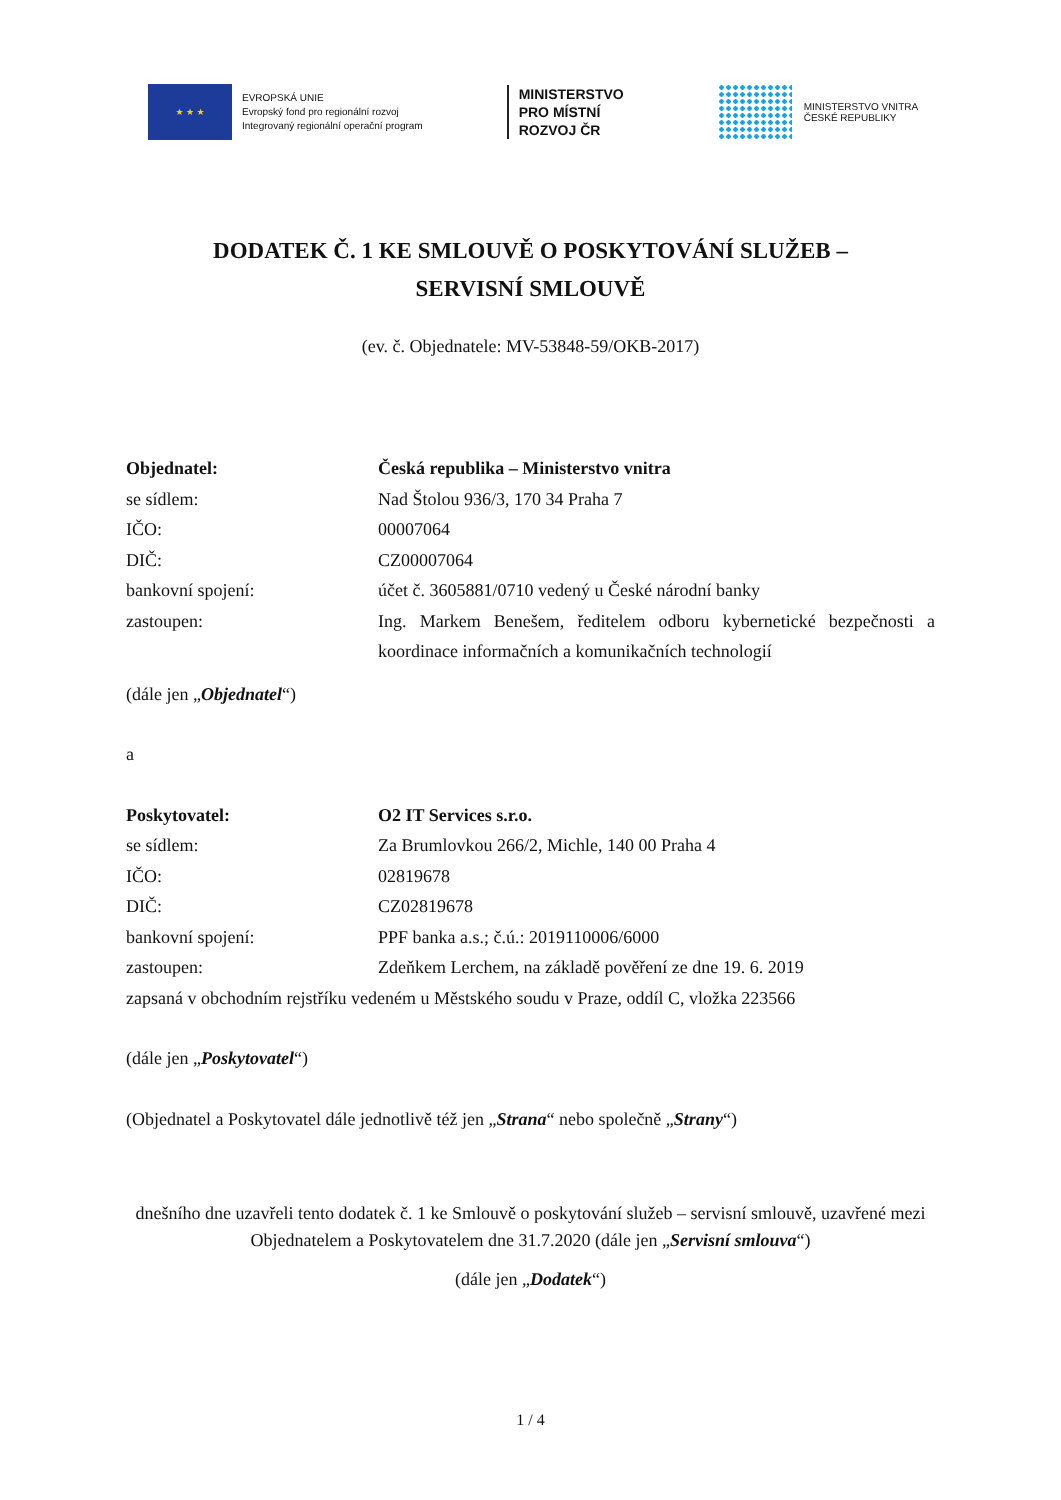★ ★ ★
EVROPSKÁ UNIE
Evropský fond pro regionální rozvoj
Integrovaný regionální operační program
MINISTERSTVO
PRO MÍSTNÍ
ROZVOJ ČR
MINISTERSTVO VNITRA
ČESKÉ REPUBLIKY
DODATEK Č. 1 KE SMLOUVĚ O POSKYTOVÁNÍ SLUŽEB –
SERVISNÍ SMLOUVĚ
(ev. č. Objednatele: MV-53848-59/OKB-2017)
Objednatel: Česká republika – Ministerstvo vnitra
se sídlem: Nad Štolou 936/3, 170 34 Praha 7
IČO: 00007064
DIČ: CZ00007064
bankovní spojení: účet č. 3605881/0710 vedený u České národní banky
zastoupen: Ing. Markem Benešem, ředitelem odboru kybernetické bezpečnosti a koordinace informačních a komunikačních technologií
(dále jen „Objednatel“)
a
Poskytovatel: O2 IT Services s.r.o.
se sídlem: Za Brumlovkou 266/2, Michle, 140 00 Praha 4
IČO: 02819678
DIČ: CZ02819678
bankovní spojení: PPF banka a.s.; č.ú.: 2019110006/6000
zastoupen: Zdeňkem Lerchem, na základě pověření ze dne 19. 6. 2019
zapsaná v obchodním rejstříku vedeném u Městského soudu v Praze, oddíl C, vložka 223566
(dále jen „Poskytovatel“)
(Objednatel a Poskytovatel dále jednotlivě též jen „Strana“ nebo společně „Strany“)
dnešního dne uzavřeli tento dodatek č. 1 ke Smlouvě o poskytování služeb – servisní smlouvě, uzavřené mezi Objednatelem a Poskytovatelem dne 31.7.2020 (dále jen „Servisní smlouva“)
(dále jen „Dodatek“)
1 / 4